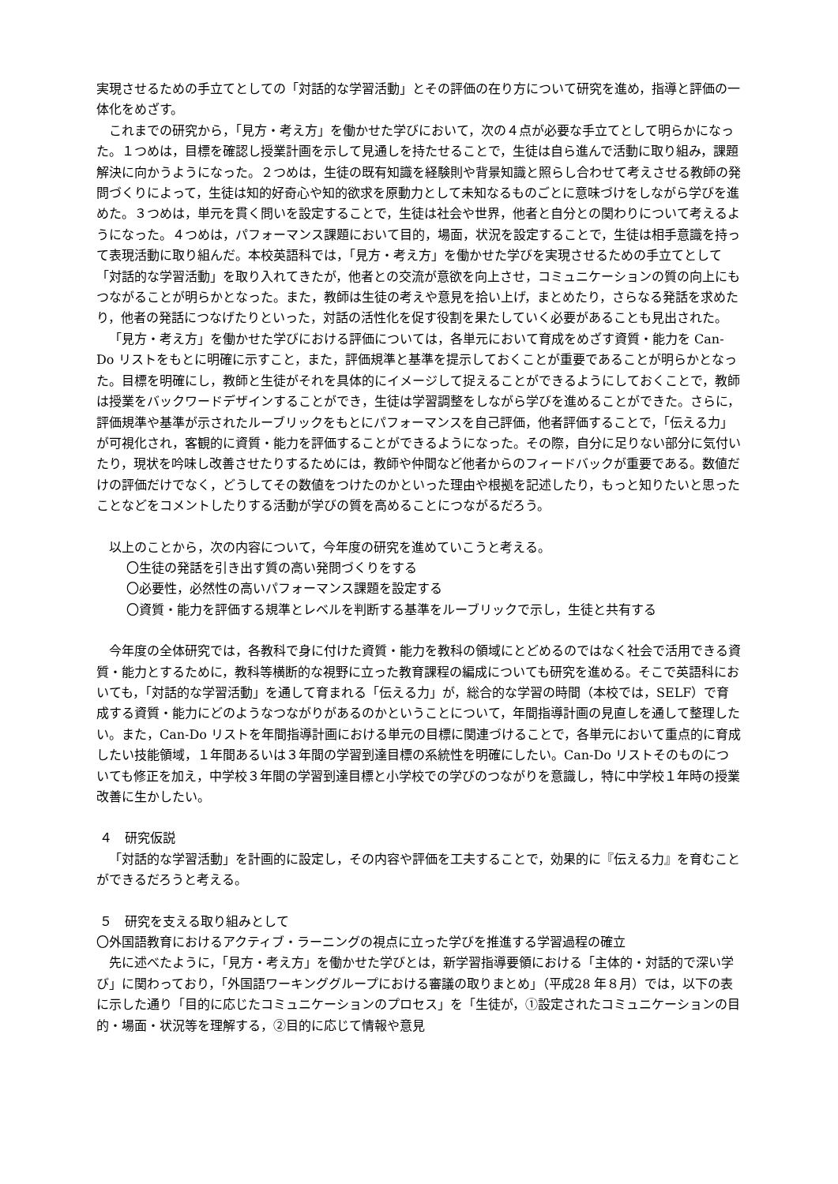実現させるための手立てとしての「対話的な学習活動」とその評価の在り方について研究を進め，指導と評価の一体化をめざす。
これまでの研究から，「見方・考え方」を働かせた学びにおいて，次の４点が必要な手立てとして明らかになった。１つめは，目標を確認し授業計画を示して見通しを持たせることで，生徒は自ら進んで活動に取り組み，課題解決に向かうようになった。２つめは，生徒の既有知識を経験則や背景知識と照らし合わせて考えさせる教師の発問づくりによって，生徒は知的好奇心や知的欲求を原動力として未知なるものごとに意味づけをしながら学びを進めた。３つめは，単元を貫く問いを設定することで，生徒は社会や世界，他者と自分との関わりについて考えるようになった。４つめは，パフォーマンス課題において目的，場面，状況を設定することで，生徒は相手意識を持って表現活動に取り組んだ。本校英語科では，「見方・考え方」を働かせた学びを実現させるための手立てとして「対話的な学習活動」を取り入れてきたが，他者との交流が意欲を向上させ，コミュニケーションの質の向上にもつながることが明らかとなった。また，教師は生徒の考えや意見を拾い上げ，まとめたり，さらなる発話を求めたり，他者の発話につなげたりといった，対話の活性化を促す役割を果たしていく必要があることも見出された。
「見方・考え方」を働かせた学びにおける評価については，各単元において育成をめざす資質・能力を Can-Do リストをもとに明確に示すこと，また，評価規準と基準を提示しておくことが重要であることが明らかとなった。目標を明確にし，教師と生徒がそれを具体的にイメージして捉えることができるようにしておくことで，教師は授業をバックワードデザインすることができ，生徒は学習調整をしながら学びを進めることができた。さらに，評価規準や基準が示されたルーブリックをもとにパフォーマンスを自己評価，他者評価することで，「伝える力」が可視化され，客観的に資質・能力を評価することができるようになった。その際，自分に足りない部分に気付いたり，現状を吟味し改善させたりするためには，教師や仲間など他者からのフィードバックが重要である。数値だけの評価だけでなく，どうしてその数値をつけたのかといった理由や根拠を記述したり，もっと知りたいと思ったことなどをコメントしたりする活動が学びの質を高めることにつながるだろう。
以上のことから，次の内容について，今年度の研究を進めていこうと考える。
〇生徒の発話を引き出す質の高い発問づくりをする
〇必要性，必然性の高いパフォーマンス課題を設定する
〇資質・能力を評価する規準とレベルを判断する基準をルーブリックで示し，生徒と共有する
今年度の全体研究では，各教科で身に付けた資質・能力を教科の領域にとどめるのではなく社会で活用できる資質・能力とするために，教科等横断的な視野に立った教育課程の編成についても研究を進める。そこで英語科においても，「対話的な学習活動」を通して育まれる「伝える力」が，総合的な学習の時間（本校では，SELF）で育成する資質・能力にどのようなつながりがあるのかということについて，年間指導計画の見直しを通して整理したい。また，Can-Do リストを年間指導計画における単元の目標に関連づけることで，各単元において重点的に育成したい技能領域，１年間あるいは３年間の学習到達目標の系統性を明確にしたい。Can-Do リストそのものについても修正を加え，中学校３年間の学習到達目標と小学校での学びのつながりを意識し，特に中学校１年時の授業改善に生かしたい。
４　研究仮説
「対話的な学習活動」を計画的に設定し，その内容や評価を工夫することで，効果的に『伝える力』を育むことができるだろうと考える。
５　研究を支える取り組みとして
〇外国語教育におけるアクティブ・ラーニングの視点に立った学びを推進する学習過程の確立
先に述べたように，「見方・考え方」を働かせた学びとは，新学習指導要領における「主体的・対話的で深い学び」に関わっており，「外国語ワーキンググループにおける審議の取りまとめ」（平成28 年８月）では，以下の表に示した通り「目的に応じたコミュニケーションのプロセス」を「生徒が，①設定されたコミュニケーションの目的・場面・状況等を理解する，②目的に応じて情報や意見